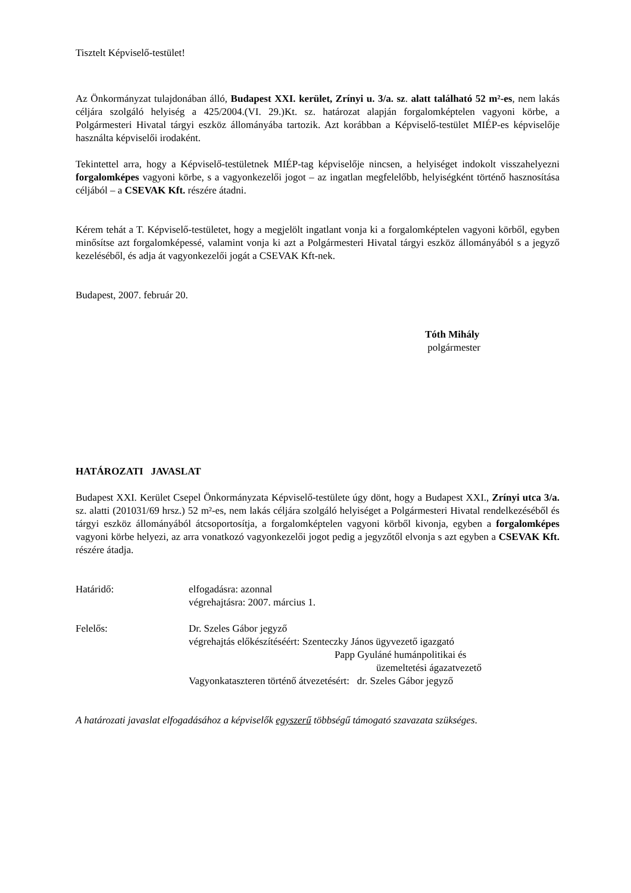Tisztelt Képviselő-testület!
Az Önkormányzat tulajdonában álló, Budapest XXI. kerület, Zrínyi u. 3/a. sz. alatt található 52 m²-es, nem lakás céljára szolgáló helyiség a 425/2004.(VI. 29.)Kt. sz. határozat alapján forgalomképtelen vagyoni körbe, a Polgármesteri Hivatal tárgyi eszköz állományába tartozik. Azt korábban a Képviselő-testület MIÉP-es képviselője használta képviselői irodaként.
Tekintettel arra, hogy a Képviselő-testületnek MIÉP-tag képviselője nincsen, a helyiséget indokolt visszahelyezni forgalomképes vagyoni körbe, s a vagyonkezelői jogot – az ingatlan megfelelőbb, helyiségként történő hasznosítása céljából – a CSEVAK Kft. részére átadni.
Kérem tehát a T. Képviselő-testületet, hogy a megjelölt ingatlant vonja ki a forgalomképtelen vagyoni körből, egyben minősítse azt forgalomképessé, valamint vonja ki azt a Polgármesteri Hivatal tárgyi eszköz állományából s a jegyző kezeléséből, és adja át vagyonkezelői jogát a CSEVAK Kft-nek.
Budapest, 2007. február 20.
Tóth Mihály
polgármester
HATÁROZATI JAVASLAT
Budapest XXI. Kerület Csepel Önkormányzata Képviselő-testülete úgy dönt, hogy a Budapest XXI., Zrínyi utca 3/a. sz. alatti (201031/69 hrsz.) 52 m²-es, nem lakás céljára szolgáló helyiséget a Polgármesteri Hivatal rendelkezéséből és tárgyi eszköz állományából átcsoportosítja, a forgalomképtelen vagyoni körből kivonja, egyben a forgalomképes vagyoni körbe helyezi, az arra vonatkozó vagyonkezelői jogot pedig a jegyzőtől elvonja s azt egyben a CSEVAK Kft. részére átadja.
Határidő: elfogadásra: azonnal
végrehajtásra: 2007. március 1.
Felelős: Dr. Szeles Gábor jegyző
végrehajtás előkészítéséért: Szenteczky János ügyvezető igazgató
Papp Gyuláné humánpolitikai és
üzemeltetési ágazatvezető
Vagyonkataszteren történő átvezetésért: dr. Szeles Gábor jegyző
A határozati javaslat elfogadásához a képviselők egyszerű többségű támogató szavazata szükséges.